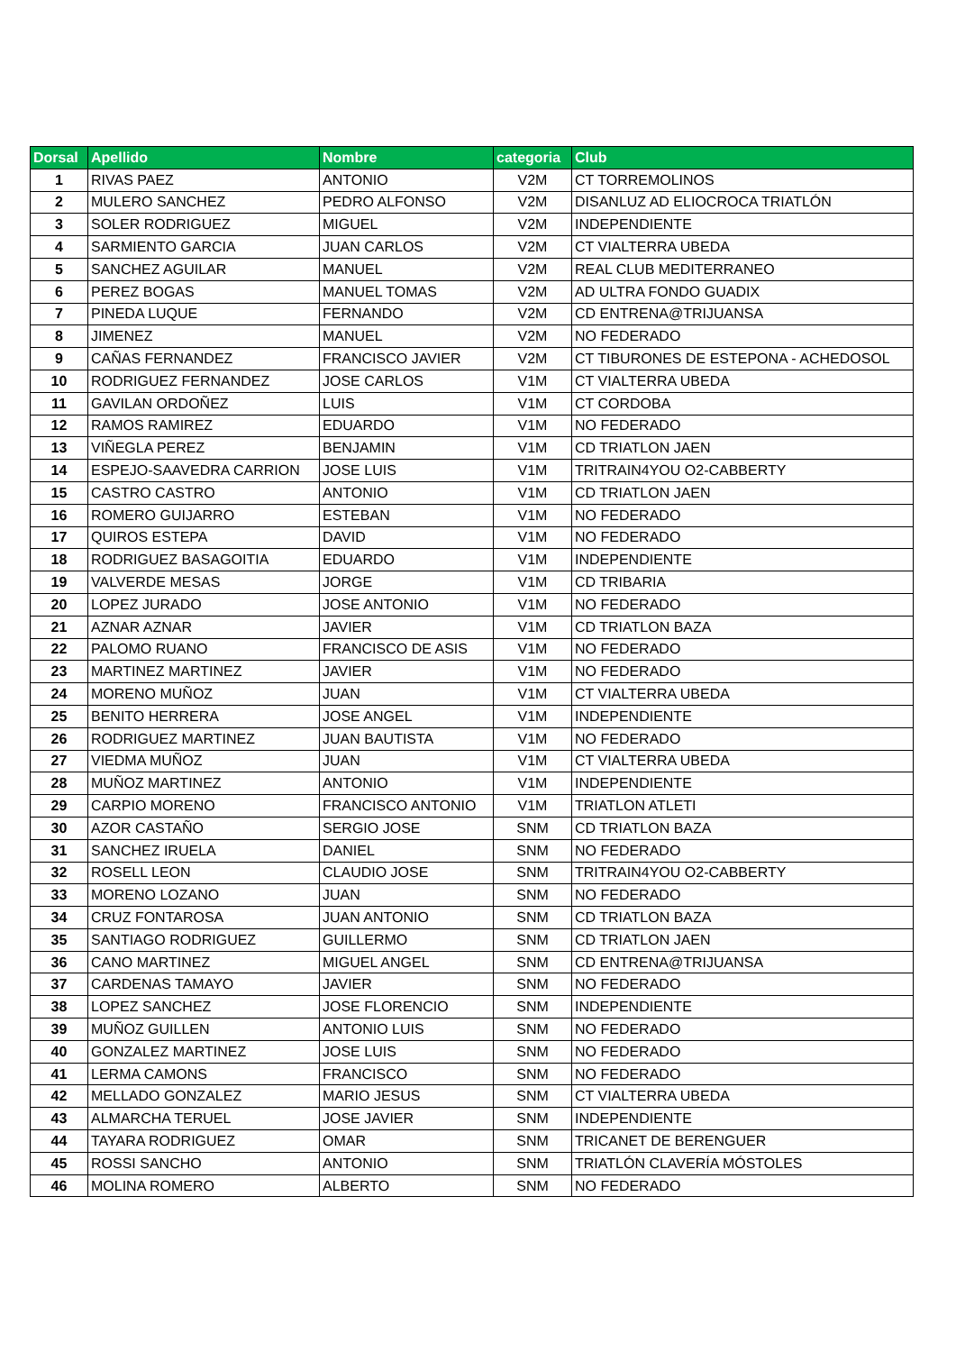| Dorsal | Apellido | Nombre | categoria | Club |
| --- | --- | --- | --- | --- |
| 1 | RIVAS PAEZ | ANTONIO | V2M | CT TORREMOLINOS |
| 2 | MULERO SANCHEZ | PEDRO ALFONSO | V2M | DISANLUZ AD ELIOCROCA TRIATLÓN |
| 3 | SOLER RODRIGUEZ | MIGUEL | V2M | INDEPENDIENTE |
| 4 | SARMIENTO GARCIA | JUAN CARLOS | V2M | CT VIALTERRA UBEDA |
| 5 | SANCHEZ AGUILAR | MANUEL | V2M | REAL CLUB MEDITERRANEO |
| 6 | PEREZ BOGAS | MANUEL TOMAS | V2M | AD ULTRA FONDO GUADIX |
| 7 | PINEDA LUQUE | FERNANDO | V2M | CD ENTRENA@TRIJUANSA |
| 8 | JIMENEZ | MANUEL | V2M | NO FEDERADO |
| 9 | CAÑAS FERNANDEZ | FRANCISCO JAVIER | V2M | CT TIBURONES DE ESTEPONA - ACHEDOSOL |
| 10 | RODRIGUEZ FERNANDEZ | JOSE CARLOS | V1M | CT VIALTERRA UBEDA |
| 11 | GAVILAN ORDOÑEZ | LUIS | V1M | CT CORDOBA |
| 12 | RAMOS RAMIREZ | EDUARDO | V1M | NO FEDERADO |
| 13 | VIÑEGLA PEREZ | BENJAMIN | V1M | CD TRIATLON JAEN |
| 14 | ESPEJO-SAAVEDRA CARRION | JOSE LUIS | V1M | TRITRAIN4YOU O2-CABBERTY |
| 15 | CASTRO CASTRO | ANTONIO | V1M | CD TRIATLON JAEN |
| 16 | ROMERO GUIJARRO | ESTEBAN | V1M | NO FEDERADO |
| 17 | QUIROS ESTEPA | DAVID | V1M | NO FEDERADO |
| 18 | RODRIGUEZ BASAGOITIA | EDUARDO | V1M | INDEPENDIENTE |
| 19 | VALVERDE MESAS | JORGE | V1M | CD TRIBARIA |
| 20 | LOPEZ JURADO | JOSE ANTONIO | V1M | NO FEDERADO |
| 21 | AZNAR AZNAR | JAVIER | V1M | CD TRIATLON BAZA |
| 22 | PALOMO RUANO | FRANCISCO DE ASIS | V1M | NO FEDERADO |
| 23 | MARTINEZ MARTINEZ | JAVIER | V1M | NO FEDERADO |
| 24 | MORENO MUÑOZ | JUAN | V1M | CT VIALTERRA UBEDA |
| 25 | BENITO HERRERA | JOSE ANGEL | V1M | INDEPENDIENTE |
| 26 | RODRIGUEZ MARTINEZ | JUAN BAUTISTA | V1M | NO FEDERADO |
| 27 | VIEDMA MUÑOZ | JUAN | V1M | CT VIALTERRA UBEDA |
| 28 | MUÑOZ MARTINEZ | ANTONIO | V1M | INDEPENDIENTE |
| 29 | CARPIO MORENO | FRANCISCO ANTONIO | V1M | TRIATLON ATLETI |
| 30 | AZOR CASTAÑO | SERGIO JOSE | SNM | CD TRIATLON BAZA |
| 31 | SANCHEZ IRUELA | DANIEL | SNM | NO FEDERADO |
| 32 | ROSELL LEON | CLAUDIO JOSE | SNM | TRITRAIN4YOU O2-CABBERTY |
| 33 | MORENO LOZANO | JUAN | SNM | NO FEDERADO |
| 34 | CRUZ FONTAROSA | JUAN ANTONIO | SNM | CD TRIATLON BAZA |
| 35 | SANTIAGO RODRIGUEZ | GUILLERMO | SNM | CD TRIATLON JAEN |
| 36 | CANO MARTINEZ | MIGUEL ANGEL | SNM | CD ENTRENA@TRIJUANSA |
| 37 | CARDENAS TAMAYO | JAVIER | SNM | NO FEDERADO |
| 38 | LOPEZ SANCHEZ | JOSE FLORENCIO | SNM | INDEPENDIENTE |
| 39 | MUÑOZ GUILLEN | ANTONIO LUIS | SNM | NO FEDERADO |
| 40 | GONZALEZ MARTINEZ | JOSE LUIS | SNM | NO FEDERADO |
| 41 | LERMA CAMONS | FRANCISCO | SNM | NO FEDERADO |
| 42 | MELLADO GONZALEZ | MARIO JESUS | SNM | CT VIALTERRA UBEDA |
| 43 | ALMARCHA TERUEL | JOSE JAVIER | SNM | INDEPENDIENTE |
| 44 | TAYARA RODRIGUEZ | OMAR | SNM | TRICANET DE BERENGUER |
| 45 | ROSSI SANCHO | ANTONIO | SNM | TRIATLÓN CLAVERÍA MÓSTOLES |
| 46 | MOLINA ROMERO | ALBERTO | SNM | NO FEDERADO |